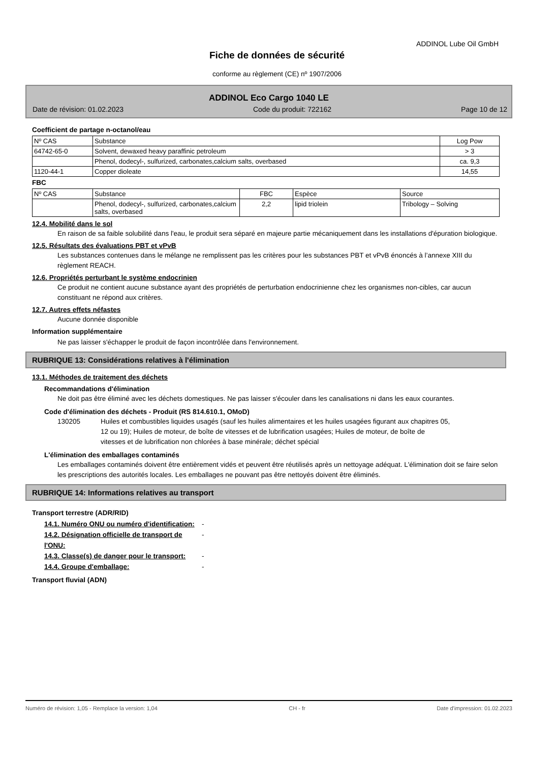ADDINOL Lube Oil GmbH
Fiche de données de sécurité
conforme au règlement (CE) nº 1907/2006
ADDINOL Eco Cargo 1040 LE
Date de révision: 01.02.2023 Code du produit: 722162 Page 10 de 12
Coefficient de partage n-octanol/eau
| Nº CAS | Substance | Log Pow |
| 64742-65-0 | Solvent, dewaxed heavy paraffinic petroleum | > 3 |
| | Phenol, dodecyl-, sulfurized, carbonates,calcium salts, overbased | ca. 9,3 |
| 1120-44-1 | Copper dioleate | 14,55 |
FBC
| Nº CAS | Substance | FBC | Espèce | Source |
| | Phenol, dodecyl-, sulfurized, carbonates,calcium salts, overbased | 2,2 | lipid triolein | Tribology – Solving |
12.4. Mobilité dans le sol
En raison de sa faible solubilité dans l'eau, le produit sera séparé en majeure partie mécaniquement dans les installations d'épuration biologique.
12.5. Résultats des évaluations PBT et vPvB
Les substances contenues dans le mélange ne remplissent pas les critères pour les substances PBT et vPvB énoncés à l’annexe XIII du règlement REACH.
12.6. Propriétés perturbant le système endocrinien
Ce produit ne contient aucune substance ayant des propriétés de perturbation endocrinienne chez les organismes non-cibles, car aucun constituant ne répond aux critères.
12.7. Autres effets néfastes
Aucune donnée disponible
Information supplémentaire
Ne pas laisser s'échapper le produit de façon incontrôlée dans l'environnement.
RUBRIQUE 13: Considérations relatives à l'élimination
13.1. Méthodes de traitement des déchets
Recommandations d'élimination
Ne doit pas être éliminé avec les déchets domestiques. Ne pas laisser s'écouler dans les canalisations ni dans les eaux courantes.
Code d'élimination des déchets - Produit (RS 814.610.1, OMoD)
130205 Huiles et combustibles liquides usagés (sauf les huiles alimentaires et les huiles usagées figurant aux chapitres 05, 12 ou 19); Huiles de moteur, de boîte de vitesses et de lubrification usagées; Huiles de moteur, de boîte de vitesses et de lubrification non chlorées à base minérale; déchet spécial
L'élimination des emballages contaminés
Les emballages contaminés doivent être entièrement vidés et peuvent être réutilisés après un nettoyage adéquat. L'élimination doit se faire selon les prescriptions des autorités locales. Les emballages ne pouvant pas être nettoyés doivent être éliminés.
RUBRIQUE 14: Informations relatives au transport
Transport terrestre (ADR/RID)
14.1. Numéro ONU ou numéro d'identification: -
14.2. Désignation officielle de transport de l'ONU: -
14.3. Classe(s) de danger pour le transport: -
14.4. Groupe d'emballage: -
Transport fluvial (ADN)
Numéro de révision: 1,05 - Remplace la version: 1,04 CH - fr Date d'impression: 01.02.2023